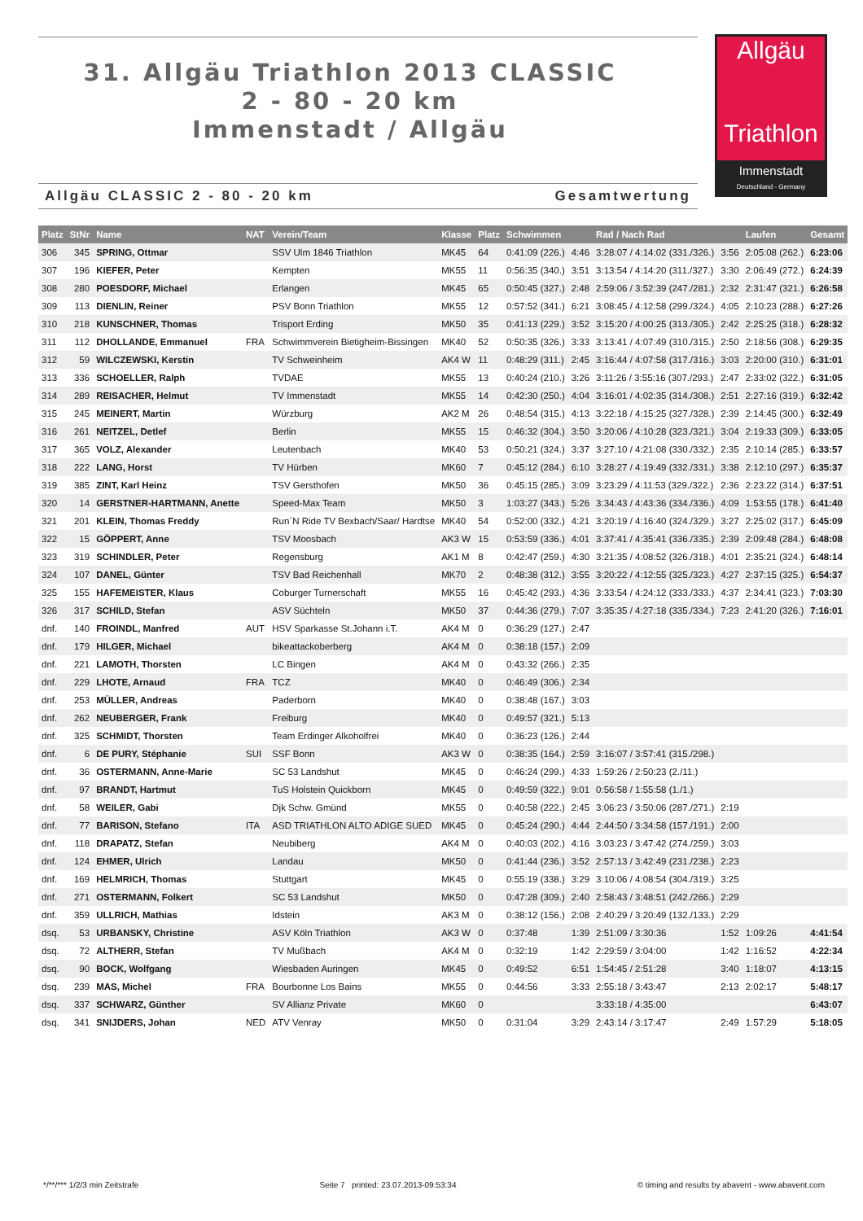31. Allgäu Triathlon 2013 CLASSIC
2 - 80 - 20 km
Immenstadt / Allgäu
Allgäu
Triathlon
Immenstadt
Deutschland - Germany
Allgäu CLASSIC 2 - 80 - 20 km Gesamtwertung
| Platz | StNr | Name | NAT | Verein/Team | Klasse | Platz | Schwimmen | | Rad / Nach Rad | | Laufen | Gesamt |
| --- | --- | --- | --- | --- | --- | --- | --- | --- | --- | --- | --- | --- |
| 306 | 345 | SPRING, Ottmar | | SSV Ulm 1846 Triathlon | MK45 | 64 | 0:41:09 (226.) | 4:46 | 3:28:07 / 4:14:02 (331./326.) | 3:56 | 2:05:08 (262.) | 6:23:06 |
| 307 | 196 | KIEFER, Peter | | Kempten | MK55 | 11 | 0:56:35 (340.) | 3:51 | 3:13:54 / 4:14:20 (311./327.) | 3:30 | 2:06:49 (272.) | 6:24:39 |
| 308 | 280 | POESDORF, Michael | | Erlangen | MK45 | 65 | 0:50:45 (327.) | 2:48 | 2:59:06 / 3:52:39 (247./281.) | 2:32 | 2:31:47 (321.) | 6:26:58 |
| 309 | 113 | DIENLIN, Reiner | | PSV Bonn Triathlon | MK55 | 12 | 0:57:52 (341.) | 6:21 | 3:08:45 / 4:12:58 (299./324.) | 4:05 | 2:10:23 (288.) | 6:27:26 |
| 310 | 218 | KUNSCHNER, Thomas | | Trisport Erding | MK50 | 35 | 0:41:13 (229.) | 3:52 | 3:15:20 / 4:00:25 (313./305.) | 2:42 | 2:25:25 (318.) | 6:28:32 |
| 311 | 112 | DHOLLANDE, Emmanuel | FRA | Schwimmverein Bietigheim-Bissingen | MK40 | 52 | 0:50:35 (326.) | 3:33 | 3:13:41 / 4:07:49 (310./315.) | 2:50 | 2:18:56 (308.) | 6:29:35 |
| 312 | 59 | WILCZEWSKI, Kerstin | | TV Schweinheim | AK4 W | 11 | 0:48:29 (311.) | 2:45 | 3:16:44 / 4:07:58 (317./316.) | 3:03 | 2:20:00 (310.) | 6:31:01 |
| 313 | 336 | SCHOELLER, Ralph | | TVDAE | MK55 | 13 | 0:40:24 (210.) | 3:26 | 3:11:26 / 3:55:16 (307./293.) | 2:47 | 2:33:02 (322.) | 6:31:05 |
| 314 | 289 | REISACHER, Helmut | | TV Immenstadt | MK55 | 14 | 0:42:30 (250.) | 4:04 | 3:16:01 / 4:02:35 (314./308.) | 2:51 | 2:27:16 (319.) | 6:32:42 |
| 315 | 245 | MEINERT, Martin | | Würzburg | AK2 M | 26 | 0:48:54 (315.) | 4:13 | 3:22:18 / 4:15:25 (327./328.) | 2:39 | 2:14:45 (300.) | 6:32:49 |
| 316 | 261 | NEITZEL, Detlef | | Berlin | MK55 | 15 | 0:46:32 (304.) | 3:50 | 3:20:06 / 4:10:28 (323./321.) | 3:04 | 2:19:33 (309.) | 6:33:05 |
| 317 | 365 | VOLZ, Alexander | | Leutenbach | MK40 | 53 | 0:50:21 (324.) | 3:37 | 3:27:10 / 4:21:08 (330./332.) | 2:35 | 2:10:14 (285.) | 6:33:57 |
| 318 | 222 | LANG, Horst | | TV Hürben | MK60 | 7 | 0:45:12 (284.) | 6:10 | 3:28:27 / 4:19:49 (332./331.) | 3:38 | 2:12:10 (297.) | 6:35:37 |
| 319 | 385 | ZINT, Karl Heinz | | TSV Gersthofen | MK50 | 36 | 0:45:15 (285.) | 3:09 | 3:23:29 / 4:11:53 (329./322.) | 2:36 | 2:23:22 (314.) | 6:37:51 |
| 320 | 14 | GERSTNER-HARTMANN, Anette | | Speed-Max Team | MK50 | 3 | 1:03:27 (343.) | 5:26 | 3:34:43 / 4:43:36 (334./336.) | 4:09 | 1:53:55 (178.) | 6:41:40 |
| 321 | 201 | KLEIN, Thomas Freddy | | Run´N Ride TV Bexbach/Saar/ Hardtse | MK40 | 54 | 0:52:00 (332.) | 4:21 | 3:20:19 / 4:16:40 (324./329.) | 3:27 | 2:25:02 (317.) | 6:45:09 |
| 322 | 15 | GÖPPERT, Anne | | TSV Moosbach | AK3 W | 15 | 0:53:59 (336.) | 4:01 | 3:37:41 / 4:35:41 (336./335.) | 2:39 | 2:09:48 (284.) | 6:48:08 |
| 323 | 319 | SCHINDLER, Peter | | Regensburg | AK1 M | 8 | 0:42:47 (259.) | 4:30 | 3:21:35 / 4:08:52 (326./318.) | 4:01 | 2:35:21 (324.) | 6:48:14 |
| 324 | 107 | DANEL, Günter | | TSV Bad Reichenhall | MK70 | 2 | 0:48:38 (312.) | 3:55 | 3:20:22 / 4:12:55 (325./323.) | 4:27 | 2:37:15 (325.) | 6:54:37 |
| 325 | 155 | HAFEMEISTER, Klaus | | Coburger Turnerschaft | MK55 | 16 | 0:45:42 (293.) | 4:36 | 3:33:54 / 4:24:12 (333./333.) | 4:37 | 2:34:41 (323.) | 7:03:30 |
| 326 | 317 | SCHILD, Stefan | | ASV Süchteln | MK50 | 37 | 0:44:36 (279.) | 7:07 | 3:35:35 / 4:27:18 (335./334.) | 7:23 | 2:41:20 (326.) | 7:16:01 |
| dnf. | 140 | FROINDL, Manfred | AUT | HSV Sparkasse St.Johann i.T. | AK4 M | 0 | 0:36:29 (127.) | 2:47 | | | | |
| dnf. | 179 | HILGER, Michael | | bikeattackoberberg | AK4 M | 0 | 0:38:18 (157.) | 2:09 | | | | |
| dnf. | 221 | LAMOTH, Thorsten | | LC Bingen | AK4 M | 0 | 0:43:32 (266.) | 2:35 | | | | |
| dnf. | 229 | LHOTE, Arnaud | FRA | TCZ | MK40 | 0 | 0:46:49 (306.) | 2:34 | | | | |
| dnf. | 253 | MÜLLER, Andreas | | Paderborn | MK40 | 0 | 0:38:48 (167.) | 3:03 | | | | |
| dnf. | 262 | NEUBERGER, Frank | | Freiburg | MK40 | 0 | 0:49:57 (321.) | 5:13 | | | | |
| dnf. | 325 | SCHMIDT, Thorsten | | Team Erdinger Alkoholfrei | MK40 | 0 | 0:36:23 (126.) | 2:44 | | | | |
| dnf. | 6 | DE PURY, Stéphanie | SUI | SSF Bonn | AK3 W | 0 | 0:38:35 (164.) | 2:59 | 3:16:07 / 3:57:41 (315./298.) | | | |
| dnf. | 36 | OSTERMANN, Anne-Marie | | SC 53 Landshut | MK45 | 0 | 0:46:24 (299.) | 4:33 | 1:59:26 / 2:50:23 (2./11.) | | | |
| dnf. | 97 | BRANDT, Hartmut | | TuS Holstein Quickborn | MK45 | 0 | 0:49:59 (322.) | 9:01 | 0:56:58 / 1:55:58 (1./1.) | | | |
| dnf. | 58 | WEILER, Gabi | | Djk Schw. Gmünd | MK55 | 0 | 0:40:58 (222.) | 2:45 | 3:06:23 / 3:50:06 (287./271.) | 2:19 | | |
| dnf. | 77 | BARISON, Stefano | ITA | ASD TRIATHLON ALTO ADIGE SUED | MK45 | 0 | 0:45:24 (290.) | 4:44 | 2:44:50 / 3:34:58 (157./191.) | 2:00 | | |
| dnf. | 118 | DRAPATZ, Stefan | | Neubiberg | AK4 M | 0 | 0:40:03 (202.) | 4:16 | 3:03:23 / 3:47:42 (274./259.) | 3:03 | | |
| dnf. | 124 | EHMER, Ulrich | | Landau | MK50 | 0 | 0:41:44 (236.) | 3:52 | 2:57:13 / 3:42:49 (231./238.) | 2:23 | | |
| dnf. | 169 | HELMRICH, Thomas | | Stuttgart | MK45 | 0 | 0:55:19 (338.) | 3:29 | 3:10:06 / 4:08:54 (304./319.) | 3:25 | | |
| dnf. | 271 | OSTERMANN, Folkert | | SC 53 Landshut | MK50 | 0 | 0:47:28 (309.) | 2:40 | 2:58:43 / 3:48:51 (242./266.) | 2:29 | | |
| dnf. | 359 | ULLRICH, Mathias | | Idstein | AK3 M | 0 | 0:38:12 (156.) | 2:08 | 2:40:29 / 3:20:49 (132./133.) | 2:29 | | |
| dsq. | 53 | URBANSKY, Christine | | ASV Köln Triathlon | AK3 W | 0 | 0:37:48 | 1:39 | 2:51:09 / 3:30:36 | 1:52 | 1:09:26 | 4:41:54 |
| dsq. | 72 | ALTHERR, Stefan | | TV Mußbach | AK4 M | 0 | 0:32:19 | 1:42 | 2:29:59 / 3:04:00 | 1:42 | 1:16:52 | 4:22:34 |
| dsq. | 90 | BOCK, Wolfgang | | Wiesbaden Auringen | MK45 | 0 | 0:49:52 | 6:51 | 1:54:45 / 2:51:28 | 3:40 | 1:18:07 | 4:13:15 |
| dsq. | 239 | MAS, Michel | FRA | Bourbonne Los Bains | MK55 | 0 | 0:44:56 | 3:33 | 2:55:18 / 3:43:47 | 2:13 | 2:02:17 | 5:48:17 |
| dsq. | 337 | SCHWARZ, Günther | | SV Allianz Private | MK60 | 0 | | | 3:33:18 / 4:35:00 | | | 6:43:07 |
| dsq. | 341 | SNIJDERS, Johan | NED | ATV Venray | MK50 | 0 | 0:31:04 | 3:29 | 2:43:14 / 3:17:47 | 2:49 | 1:57:29 | 5:18:05 |
*/**/*** 1/2/3 min Zeitstrafe Seite 7 printed: 23.07.2013-09:53:34 © timing and results by abavent - www.abavent.com